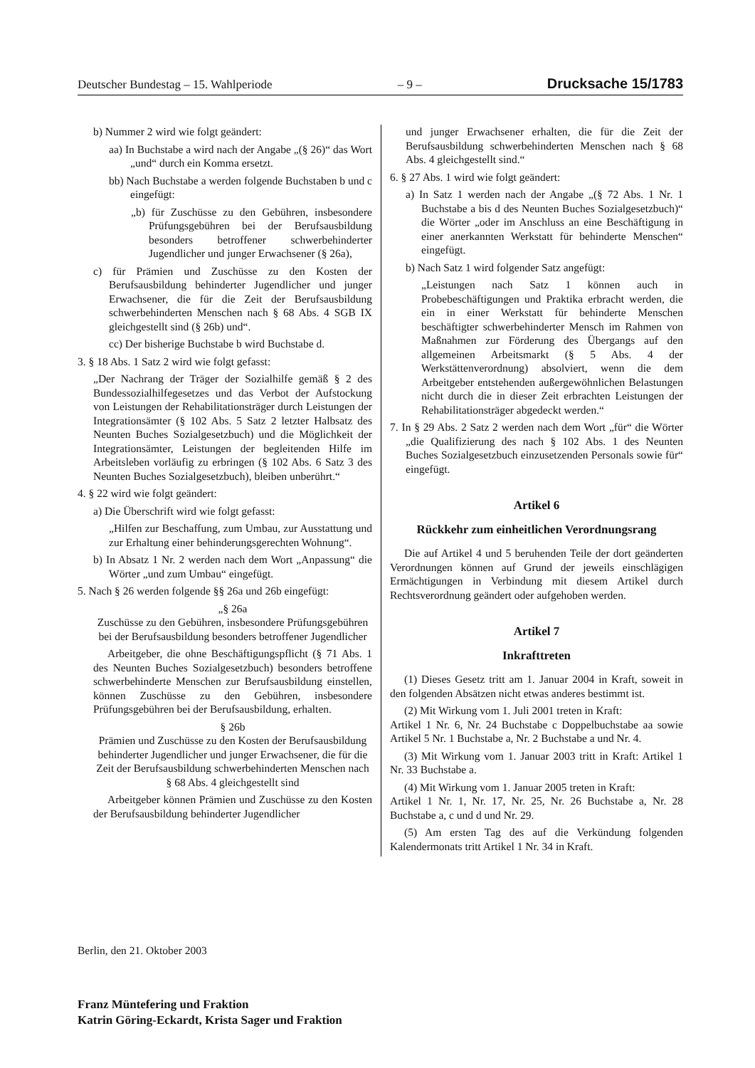Deutscher Bundestag – 15. Wahlperiode – 9 – Drucksache 15/1783
b) Nummer 2 wird wie folgt geändert:
aa) In Buchstabe a wird nach der Angabe „(§ 26)“ das Wort „und“ durch ein Komma ersetzt.
bb) Nach Buchstabe a werden folgende Buchstaben b und c eingefügt:
„b) für Zuschüsse zu den Gebühren, insbesondere Prüfungsgebühren bei der Berufsausbildung besonders betroffener schwerbehinderter Jugendlicher und junger Erwachsener (§ 26a),
c) für Prämien und Zuschüsse zu den Kosten der Berufsausbildung behinderter Jugendlicher und junger Erwachsener, die für die Zeit der Berufsausbildung schwerbehinderten Menschen nach § 68 Abs. 4 SGB IX gleichgestellt sind (§ 26b) und“.
cc) Der bisherige Buchstabe b wird Buchstabe d.
3. § 18 Abs. 1 Satz 2 wird wie folgt gefasst:
„Der Nachrang der Träger der Sozialhilfe gemäß § 2 des Bundessozialhilfegesetzes und das Verbot der Aufstockung von Leistungen der Rehabilitationsträger durch Leistungen der Integrationsämter (§ 102 Abs. 5 Satz 2 letzter Halbsatz des Neunten Buches Sozialgesetzbuch) und die Möglichkeit der Integrationsämter, Leistungen der begleitenden Hilfe im Arbeitsleben vorläufig zu erbringen (§ 102 Abs. 6 Satz 3 des Neunten Buches Sozialgesetzbuch), bleiben unberührt.“
4. § 22 wird wie folgt geändert:
a) Die Überschrift wird wie folgt gefasst:
„Hilfen zur Beschaffung, zum Umbau, zur Ausstattung und zur Erhaltung einer behinderungsgerechten Wohnung“.
b) In Absatz 1 Nr. 2 werden nach dem Wort „Anpassung“ die Wörter „und zum Umbau“ eingefügt.
5. Nach § 26 werden folgende §§ 26a und 26b eingefügt:
„§ 26a
Zuschüsse zu den Gebühren, insbesondere Prüfungsgebühren bei der Berufsausbildung besonders betroffener Jugendlicher
Arbeitgeber, die ohne Beschäftigungspflicht (§ 71 Abs. 1 des Neunten Buches Sozialgesetzbuch) besonders betroffene schwerbehinderte Menschen zur Berufsausbildung einstellen, können Zuschüsse zu den Gebühren, insbesondere Prüfungsgebühren bei der Berufsausbildung, erhalten.
§ 26b
Prämien und Zuschüsse zu den Kosten der Berufsausbildung behinderter Jugendlicher und junger Erwachsener, die für die Zeit der Berufsausbildung schwerbehinderten Menschen nach § 68 Abs. 4 gleichgestellt sind
Arbeitgeber können Prämien und Zuschüsse zu den Kosten der Berufsausbildung behinderter Jugendlicher
und junger Erwachsener erhalten, die für die Zeit der Berufsausbildung schwerbehinderten Menschen nach § 68 Abs. 4 gleichgestellt sind.“
6. § 27 Abs. 1 wird wie folgt geändert:
a) In Satz 1 werden nach der Angabe „(§ 72 Abs. 1 Nr. 1 Buchstabe a bis d des Neunten Buches Sozialgesetzbuch)“ die Wörter „oder im Anschluss an eine Beschäftigung in einer anerkannten Werkstatt für behinderte Menschen“ eingefügt.
b) Nach Satz 1 wird folgender Satz angefügt:
„Leistungen nach Satz 1 können auch in Probebeschäftigungen und Praktika erbracht werden, die ein in einer Werkstatt für behinderte Menschen beschäftigter schwerbehinderter Mensch im Rahmen von Maßnahmen zur Förderung des Übergangs auf den allgemeinen Arbeitsmarkt (§ 5 Abs. 4 der Werkstättenverordnung) absolviert, wenn die dem Arbeitgeber entstehenden außergewöhnlichen Belastungen nicht durch die in dieser Zeit erbrachten Leistungen der Rehabilitationsträger abgedeckt werden.“
7. In § 29 Abs. 2 Satz 2 werden nach dem Wort „für“ die Wörter „die Qualifizierung des nach § 102 Abs. 1 des Neunten Buches Sozialgesetzbuch einzusetzenden Personals sowie für“ eingefügt.
Artikel 6
Rückkehr zum einheitlichen Verordnungsrang
Die auf Artikel 4 und 5 beruhenden Teile der dort geänderten Verordnungen können auf Grund der jeweils einschlägigen Ermächtigungen in Verbindung mit diesem Artikel durch Rechtsverordnung geändert oder aufgehoben werden.
Artikel 7
Inkrafttreten
(1) Dieses Gesetz tritt am 1. Januar 2004 in Kraft, soweit in den folgenden Absätzen nicht etwas anderes bestimmt ist.
(2) Mit Wirkung vom 1. Juli 2001 treten in Kraft:
Artikel 1 Nr. 6, Nr. 24 Buchstabe c Doppelbuchstabe aa sowie Artikel 5 Nr. 1 Buchstabe a, Nr. 2 Buchstabe a und Nr. 4.
(3) Mit Wirkung vom 1. Januar 2003 tritt in Kraft: Artikel 1 Nr. 33 Buchstabe a.
(4) Mit Wirkung vom 1. Januar 2005 treten in Kraft:
Artikel 1 Nr. 1, Nr. 17, Nr. 25, Nr. 26 Buchstabe a, Nr. 28 Buchstabe a, c und d und Nr. 29.
(5) Am ersten Tag des auf die Verkündung folgenden Kalendermonats tritt Artikel 1 Nr. 34 in Kraft.
Berlin, den 21. Oktober 2003
Franz Müntefering und Fraktion
Katrin Göring-Eckardt, Krista Sager und Fraktion